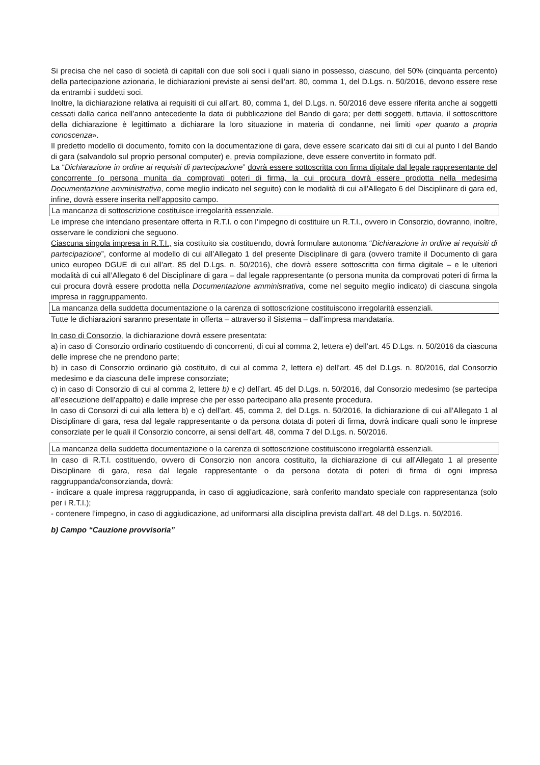Si precisa che nel caso di società di capitali con due soli soci i quali siano in possesso, ciascuno, del 50% (cinquanta percento) della partecipazione azionaria, le dichiarazioni previste ai sensi dell’art. 80, comma 1, del D.Lgs. n. 50/2016, devono essere rese da entrambi i suddetti soci.
Inoltre, la dichiarazione relativa ai requisiti di cui all’art. 80, comma 1, del D.Lgs. n. 50/2016 deve essere riferita anche ai soggetti cessati dalla carica nell’anno antecedente la data di pubblicazione del Bando di gara; per detti soggetti, tuttavia, il sottoscrittore della dichiarazione è legittimato a dichiarare la loro situazione in materia di condanne, nei limiti «per quanto a propria conoscenza».
Il predetto modello di documento, fornito con la documentazione di gara, deve essere scaricato dai siti di cui al punto I del Bando di gara (salvandolo sul proprio personal computer) e, previa compilazione, deve essere convertito in formato pdf.
La “Dichiarazione in ordine ai requisiti di partecipazione” dovrà essere sottoscritta con firma digitale dal legale rappresentante del concorrente (o persona munita da comprovati poteri di firma, la cui procura dovrà essere prodotta nella medesima Documentazione amministrativa, come meglio indicato nel seguito) con le modalità di cui all’Allegato 6 del Disciplinare di gara ed, infine, dovrà essere inserita nell’apposito campo.
La mancanza di sottoscrizione costituisce irregolarità essenziale.
Le imprese che intendano presentare offerta in R.T.I. o con l’impegno di costituire un R.T.I., ovvero in Consorzio, dovranno, inoltre, osservare le condizioni che seguono.
Ciascuna singola impresa in R.T.I., sia costituito sia costituendo, dovrà formulare autonoma “Dichiarazione in ordine ai requisiti di partecipazione”, conforme al modello di cui all’Allegato 1 del presente Disciplinare di gara (ovvero tramite il Documento di gara unico europeo DGUE di cui all’art. 85 del D.Lgs. n. 50/2016), che dovrà essere sottoscritta con firma digitale – e le ulteriori modalità di cui all’Allegato 6 del Disciplinare di gara – dal legale rappresentante (o persona munita da comprovati poteri di firma la cui procura dovrà essere prodotta nella Documentazione amministrativa, come nel seguito meglio indicato) di ciascuna singola impresa in raggruppamento.
La mancanza della suddetta documentazione o la carenza di sottoscrizione costituiscono irregolarità essenziali.
Tutte le dichiarazioni saranno presentate in offerta – attraverso il Sistema – dall’impresa mandataria.
In caso di Consorzio, la dichiarazione dovrà essere presentata:
a) in caso di Consorzio ordinario costituendo di concorrenti, di cui al comma 2, lettera e) dell’art. 45 D.Lgs. n. 50/2016 da ciascuna delle imprese che ne prendono parte;
b) in caso di Consorzio ordinario già costituito, di cui al comma 2, lettera e) dell’art. 45 del D.Lgs. n. 80/2016, dal Consorzio medesimo e da ciascuna delle imprese consorziate;
c) in caso di Consorzio di cui al comma 2, lettere b) e c) dell’art. 45 del D.Lgs. n. 50/2016, dal Consorzio medesimo (se partecipa all’esecuzione dell’appalto) e dalle imprese che per esso partecipano alla presente procedura.
In caso di Consorzi di cui alla lettera b) e c) dell’art. 45, comma 2, del D.Lgs. n. 50/2016, la dichiarazione di cui all’Allegato 1 al Disciplinare di gara, resa dal legale rappresentante o da persona dotata di poteri di firma, dovrà indicare quali sono le imprese consorziate per le quali il Consorzio concorre, ai sensi dell’art. 48, comma 7 del D.Lgs. n. 50/2016.
La mancanza della suddetta documentazione o la carenza di sottoscrizione costituiscono irregolarità essenziali.
In caso di R.T.I. costituendo, ovvero di Consorzio non ancora costituito, la dichiarazione di cui all’Allegato 1 al presente Disciplinare di gara, resa dal legale rappresentante o da persona dotata di poteri di firma di ogni impresa raggruppanda/consorzianda, dovrà:
- indicare a quale impresa raggruppanda, in caso di aggiudicazione, sarà conferito mandato speciale con rappresentanza (solo per i R.T.I.);
- contenere l’impegno, in caso di aggiudicazione, ad uniformarsi alla disciplina prevista dall’art. 48 del D.Lgs. n. 50/2016.
b) Campo “Cauzione provvisoria”